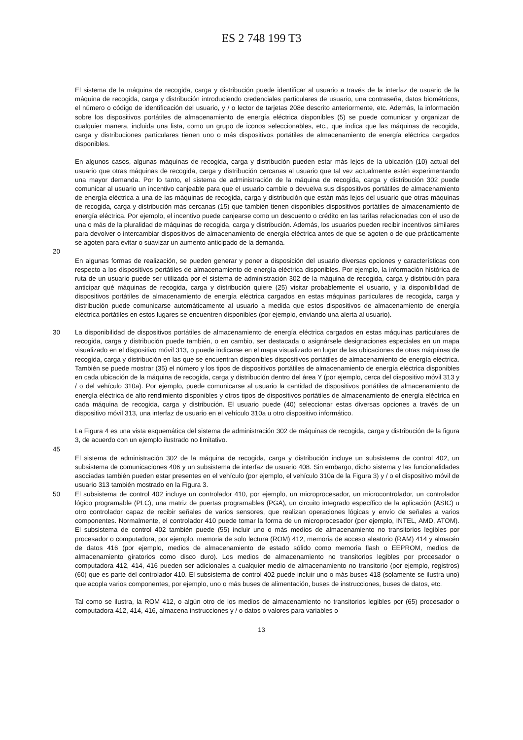ES 2 748 199 T3
El sistema de la máquina de recogida, carga y distribución puede identificar al usuario a través de la interfaz de usuario de la máquina de recogida, carga y distribución introduciendo credenciales particulares de usuario, una contraseña, datos biométricos, el número o código de identificación del usuario, y / o lector de tarjetas 208e descrito anteriormente, etc. Además, la información sobre los dispositivos portátiles de almacenamiento de energía eléctrica disponibles (5) se puede comunicar y organizar de cualquier manera, incluida una lista, como un grupo de iconos seleccionables, etc., que indica que las máquinas de recogida, carga y distribuciones particulares tienen uno o más dispositivos portátiles de almacenamiento de energía eléctrica cargados disponibles.
En algunos casos, algunas máquinas de recogida, carga y distribución pueden estar más lejos de la ubicación (10) actual del usuario que otras máquinas de recogida, carga y distribución cercanas al usuario que tal vez actualmente estén experimentando una mayor demanda. Por lo tanto, el sistema de administración de la máquina de recogida, carga y distribución 302 puede comunicar al usuario un incentivo canjeable para que el usuario cambie o devuelva sus dispositivos portátiles de almacenamiento de energía eléctrica a una de las máquinas de recogida, carga y distribución que están más lejos del usuario que otras máquinas de recogida, carga y distribución más cercanas (15) que también tienen disponibles dispositivos portátiles de almacenamiento de energía eléctrica. Por ejemplo, el incentivo puede canjearse como un descuento o crédito en las tarifas relacionadas con el uso de una o más de la pluralidad de máquinas de recogida, carga y distribución. Además, los usuarios pueden recibir incentivos similares para devolver o intercambiar dispositivos de almacenamiento de energía eléctrica antes de que se agoten o de que prácticamente se agoten para evitar o suavizar un aumento anticipado de la demanda.
20
En algunas formas de realización, se pueden generar y poner a disposición del usuario diversas opciones y características con respecto a los dispositivos portátiles de almacenamiento de energía eléctrica disponibles. Por ejemplo, la información histórica de ruta de un usuario puede ser utilizada por el sistema de administración 302 de la máquina de recogida, carga y distribución para anticipar qué máquinas de recogida, carga y distribución quiere (25) visitar probablemente el usuario, y la disponibilidad de dispositivos portátiles de almacenamiento de energía eléctrica cargados en estas máquinas particulares de recogida, carga y distribución puede comunicarse automáticamente al usuario a medida que estos dispositivos de almacenamiento de energía eléctrica portátiles en estos lugares se encuentren disponibles (por ejemplo, enviando una alerta al usuario).
30 La disponibilidad de dispositivos portátiles de almacenamiento de energía eléctrica cargados en estas máquinas particulares de recogida, carga y distribución puede también, o en cambio, ser destacada o asignársele designaciones especiales en un mapa visualizado en el dispositivo móvil 313, o puede indicarse en el mapa visualizado en lugar de las ubicaciones de otras máquinas de recogida, carga y distribución en las que se encuentran disponibles dispositivos portátiles de almacenamiento de energía eléctrica. También se puede mostrar (35) el número y los tipos de dispositivos portátiles de almacenamiento de energía eléctrica disponibles en cada ubicación de la máquina de recogida, carga y distribución dentro del área Y (por ejemplo, cerca del dispositivo móvil 313 y / o del vehículo 310a). Por ejemplo, puede comunicarse al usuario la cantidad de dispositivos portátiles de almacenamiento de energía eléctrica de alto rendimiento disponibles y otros tipos de dispositivos portátiles de almacenamiento de energía eléctrica en cada máquina de recogida, carga y distribución. El usuario puede (40) seleccionar estas diversas opciones a través de un dispositivo móvil 313, una interfaz de usuario en el vehículo 310a u otro dispositivo informático.
La Figura 4 es una vista esquemática del sistema de administración 302 de máquinas de recogida, carga y distribución de la figura 3, de acuerdo con un ejemplo ilustrado no limitativo.
45
El sistema de administración 302 de la máquina de recogida, carga y distribución incluye un subsistema de control 402, un subsistema de comunicaciones 406 y un subsistema de interfaz de usuario 408. Sin embargo, dicho sistema y las funcionalidades asociadas también pueden estar presentes en el vehículo (por ejemplo, el vehículo 310a de la Figura 3) y / o el dispositivo móvil de usuario 313 también mostrado en la Figura 3.
50 El subsistema de control 402 incluye un controlador 410, por ejemplo, un microprocesador, un microcontrolador, un controlador lógico programable (PLC), una matriz de puertas programables (PGA), un circuito integrado específico de la aplicación (ASIC) u otro controlador capaz de recibir señales de varios sensores, que realizan operaciones lógicas y envío de señales a varios componentes. Normalmente, el controlador 410 puede tomar la forma de un microprocesador (por ejemplo, INTEL, AMD, ATOM). El subsistema de control 402 también puede (55) incluir uno o más medios de almacenamiento no transitorios legibles por procesador o computadora, por ejemplo, memoria de solo lectura (ROM) 412, memoria de acceso aleatorio (RAM) 414 y almacén de datos 416 (por ejemplo, medios de almacenamiento de estado sólido como memoria flash o EEPROM, medios de almacenamiento giratorios como disco duro). Los medios de almacenamiento no transitorios legibles por procesador o computadora 412, 414, 416 pueden ser adicionales a cualquier medio de almacenamiento no transitorio (por ejemplo, registros) (60) que es parte del controlador 410. El subsistema de control 402 puede incluir uno o más buses 418 (solamente se ilustra uno) que acopla varios componentes, por ejemplo, uno o más buses de alimentación, buses de instrucciones, buses de datos, etc.
Tal como se ilustra, la ROM 412, o algún otro de los medios de almacenamiento no transitorios legibles por (65) procesador o computadora 412, 414, 416, almacena instrucciones y / o datos o valores para variables o
13